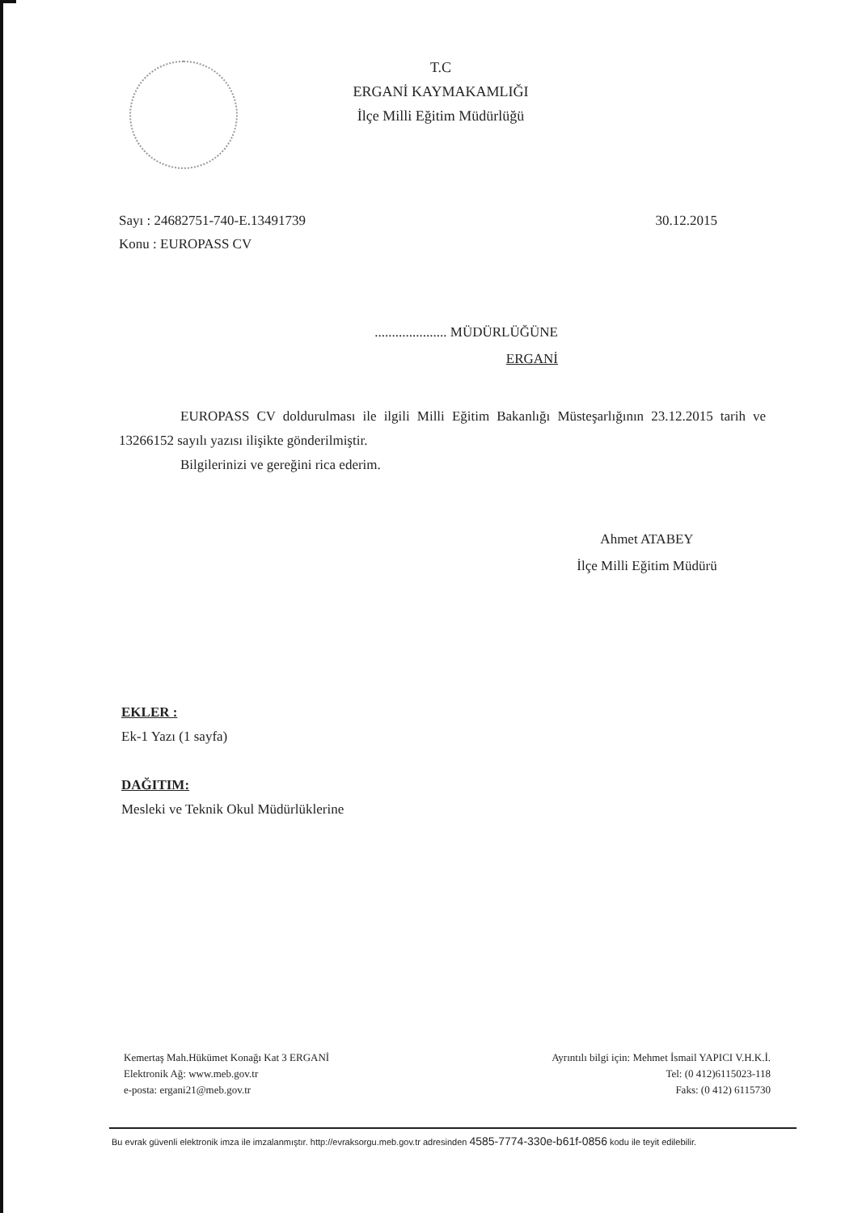T.C
ERGANİ KAYMAKAMLIĞI
İlçe Milli Eğitim Müdürlüğü
Sayı : 24682751-740-E.13491739
Konu : EUROPASS CV
30.12.2015
..................... MÜDÜRLÜĞÜNE
ERGANİ
EUROPASS CV doldurulması ile ilgili Milli Eğitim Bakanlığı Müsteşarlığının 23.12.2015 tarih ve 13266152 sayılı yazısı ilişikte gönderilmiştir.
Bilgilerinizi ve gereğini rica ederim.
Ahmet ATABEY
İlçe Milli Eğitim Müdürü
EKLER :
Ek-1 Yazı (1 sayfa)
DAĞITIM:
Mesleki ve Teknik Okul Müdürlüklerine
Kemertaş Mah.Hükümet Konağı Kat 3 ERGANİ
Elektronik Ağ: www.meb.gov.tr
e-posta: ergani21@meb.gov.tr
Ayrıntılı bilgi için: Mehmet İsmail YAPICI V.H.K.İ.
Tel: (0 412)6115023-118
Faks: (0 412) 6115730
Bu evrak güvenli elektronik imza ile imzalanmıştır. http://evraksorgu.meb.gov.tr adresinden 4585-7774-330e-b61f-0856 kodu ile teyit edilebilir.